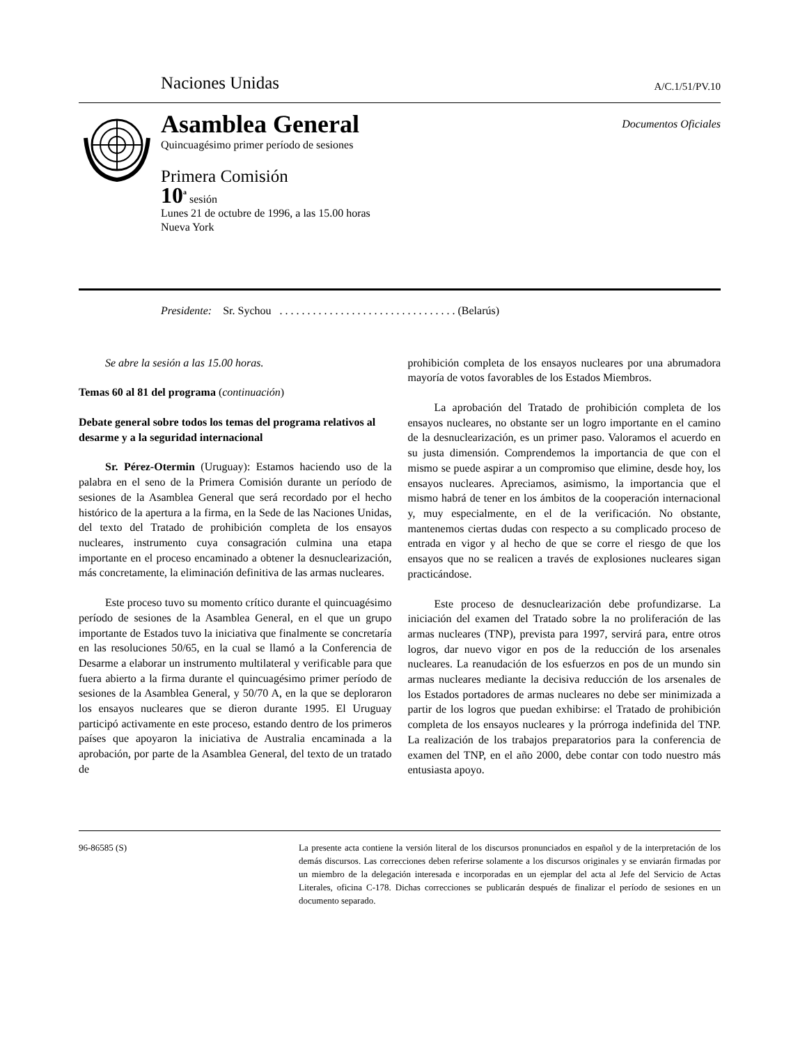Naciones Unidas A/C.1/51/PV.10
Asamblea General Documentos Oficiales
Quincuagésimo primer período de sesiones
Primera Comisión
10<sup>a</sup> sesión
Lunes 21 de octubre de 1996, a las 15.00 horas
Nueva York
Presidente: Sr. Sychou . . . . . . . . . . . . . . . . . . . . . . . . . . . . . . . . (Belarús)
Se abre la sesión a las 15.00 horas.
Temas 60 al 81 del programa (continuación)
Debate general sobre todos los temas del programa relativos al desarme y a la seguridad internacional
Sr. Pérez-Otermin (Uruguay): Estamos haciendo uso de la palabra en el seno de la Primera Comisión durante un período de sesiones de la Asamblea General que será recordado por el hecho histórico de la apertura a la firma, en la Sede de las Naciones Unidas, del texto del Tratado de prohibición completa de los ensayos nucleares, instrumento cuya consagración culmina una etapa importante en el proceso encaminado a obtener la desnuclearización, más concretamente, la eliminación definitiva de las armas nucleares.
Este proceso tuvo su momento crítico durante el quincuagésimo período de sesiones de la Asamblea General, en el que un grupo importante de Estados tuvo la iniciativa que finalmente se concretaría en las resoluciones 50/65, en la cual se llamó a la Conferencia de Desarme a elaborar un instrumento multilateral y verificable para que fuera abierto a la firma durante el quincuagésimo primer período de sesiones de la Asamblea General, y 50/70 A, en la que se deploraron los ensayos nucleares que se dieron durante 1995. El Uruguay participó activamente en este proceso, estando dentro de los primeros países que apoyaron la iniciativa de Australia encaminada a la aprobación, por parte de la Asamblea General, del texto de un tratado de
prohibición completa de los ensayos nucleares por una abrumadora mayoría de votos favorables de los Estados Miembros.
La aprobación del Tratado de prohibición completa de los ensayos nucleares, no obstante ser un logro importante en el camino de la desnuclearización, es un primer paso. Valoramos el acuerdo en su justa dimensión. Comprendemos la importancia de que con el mismo se puede aspirar a un compromiso que elimine, desde hoy, los ensayos nucleares. Apreciamos, asimismo, la importancia que el mismo habrá de tener en los ámbitos de la cooperación internacional y, muy especialmente, en el de la verificación. No obstante, mantenemos ciertas dudas con respecto a su complicado proceso de entrada en vigor y al hecho de que se corre el riesgo de que los ensayos que no se realicen a través de explosiones nucleares sigan practicándose.
Este proceso de desnuclearización debe profundizarse. La iniciación del examen del Tratado sobre la no proliferación de las armas nucleares (TNP), prevista para 1997, servirá para, entre otros logros, dar nuevo vigor en pos de la reducción de los arsenales nucleares. La reanudación de los esfuerzos en pos de un mundo sin armas nucleares mediante la decisiva reducción de los arsenales de los Estados portadores de armas nucleares no debe ser minimizada a partir de los logros que puedan exhibirse: el Tratado de prohibición completa de los ensayos nucleares y la prórroga indefinida del TNP. La realización de los trabajos preparatorios para la conferencia de examen del TNP, en el año 2000, debe contar con todo nuestro más entusiasta apoyo.
96-86585 (S) La presente acta contiene la versión literal de los discursos pronunciados en español y de la interpretación de los demás discursos. Las correcciones deben referirse solamente a los discursos originales y se enviarán firmadas por un miembro de la delegación interesada e incorporadas en un ejemplar del acta al Jefe del Servicio de Actas Literales, oficina C-178. Dichas correcciones se publicarán después de finalizar el período de sesiones en un documento separado.